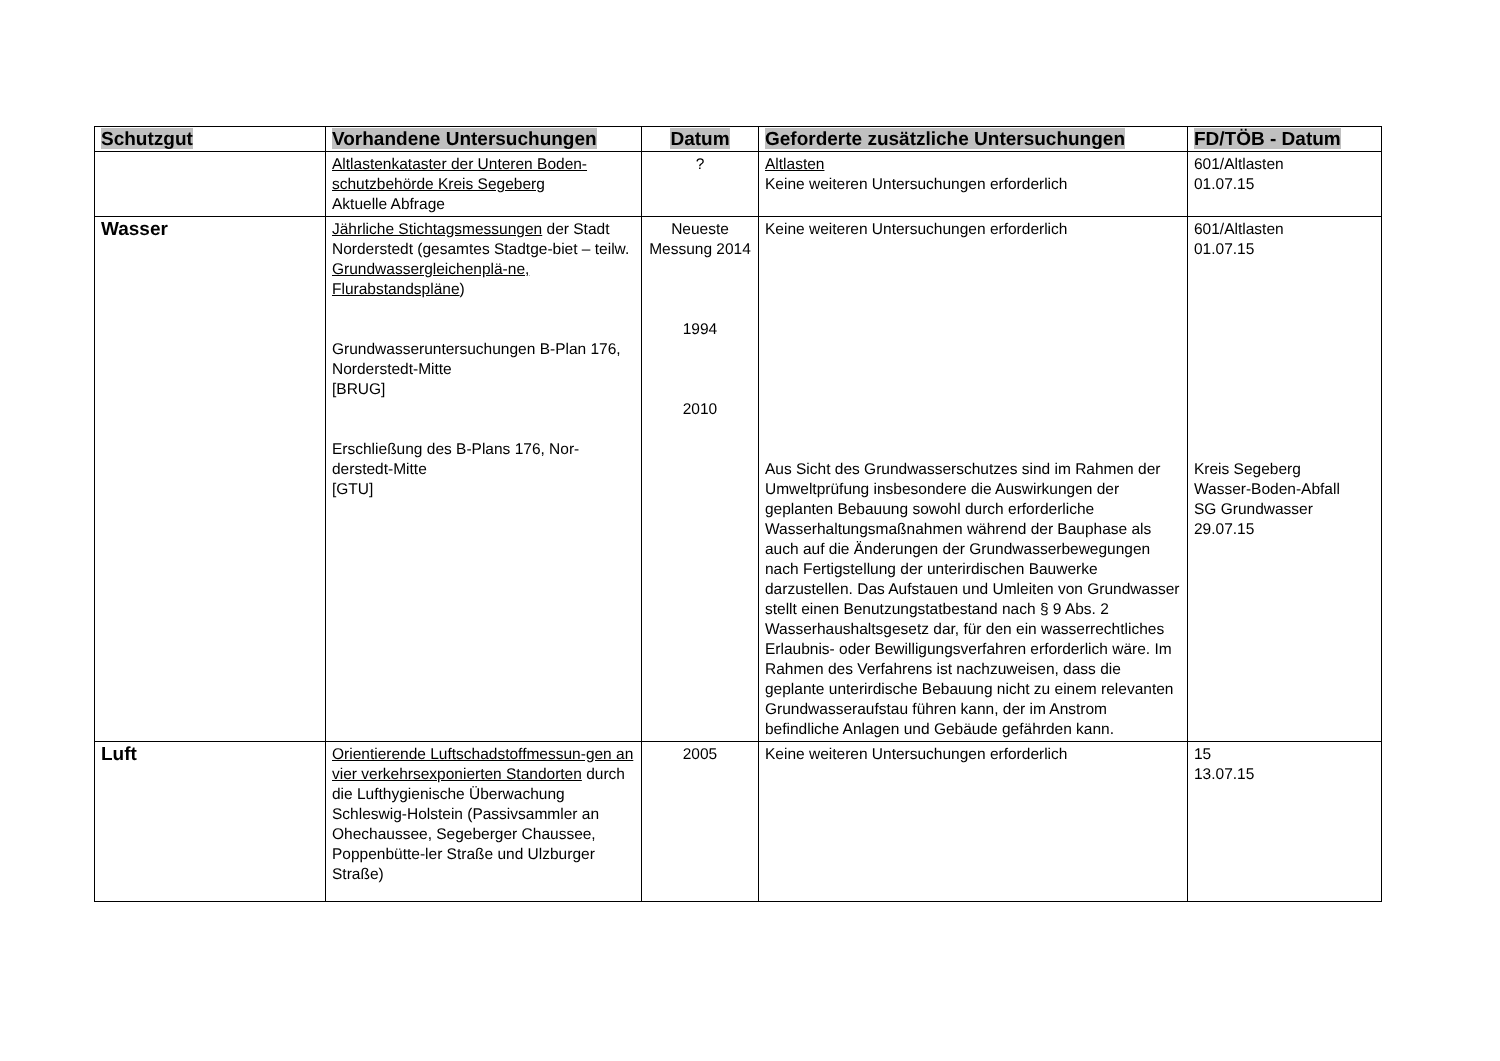| Schutzgut | Vorhandene Untersuchungen | Datum | Geforderte zusätzliche Untersuchungen | FD/TÖB - Datum |
| --- | --- | --- | --- | --- |
| | Altlastenkataster der Unteren Boden-schutzbehörde Kreis Segeberg Aktuelle Abfrage | ? | Altlasten Keine weiteren Untersuchungen erforderlich | 601/Altlasten 01.07.15 |
| Wasser | Jährliche Stichtagsmessungen der Stadt Norderstedt (gesamtes Stadtge-biet – teilw. Grundwassergleichenplä-ne, Flurabstandspläne ) Grundwasseruntersuchungen B-Plan 176, Norderstedt-Mitte [BRUG] Erschließung des B-Plans 176, Nor-derstedt-Mitte [GTU] | Neueste Messung 2014 1994 2010 | Keine weiteren Untersuchungen erforderlich Aus Sicht des Grundwasserschutzes sind im Rahmen der Umweltprüfung insbesondere die Auswirkungen der geplanten Bebauung sowohl durch erforderliche Wasserhaltungsmaßnahmen während der Bauphase als auch auf die Änderungen der Grundwasserbewegungen nach Fertigstellung der unterirdischen Bauwerke darzustellen. Das Aufstauen und Umleiten von Grundwasser stellt einen Benutzungstatbestand nach § 9 Abs. 2 Wasserhaushaltsgesetz dar, für den ein wasserrechtliches Erlaubnis- oder Bewilligungsverfahren erforderlich wäre. Im Rahmen des Verfahrens ist nachzuweisen, dass die geplante unterirdische Bebauung nicht zu einem relevanten Grundwasseraufstau führen kann, der im Anstrom befindliche Anlagen und Gebäude gefährden kann. | 601/Altlasten 01.07.15 Kreis Segeberg Wasser-Boden-Abfall SG Grundwasser 29.07.15 |
| Luft | Orientierende Luftschadstoffmessun-gen an vier verkehrsexponierten Standorten durch die Lufthygienische Überwachung Schleswig-Holstein (Passivsammler an Ohechaussee, Segeberger Chaussee, Poppenbütte-ler Straße und Ulzburger Straße) | 2005 | Keine weiteren Untersuchungen erforderlich | 15 13.07.15 |